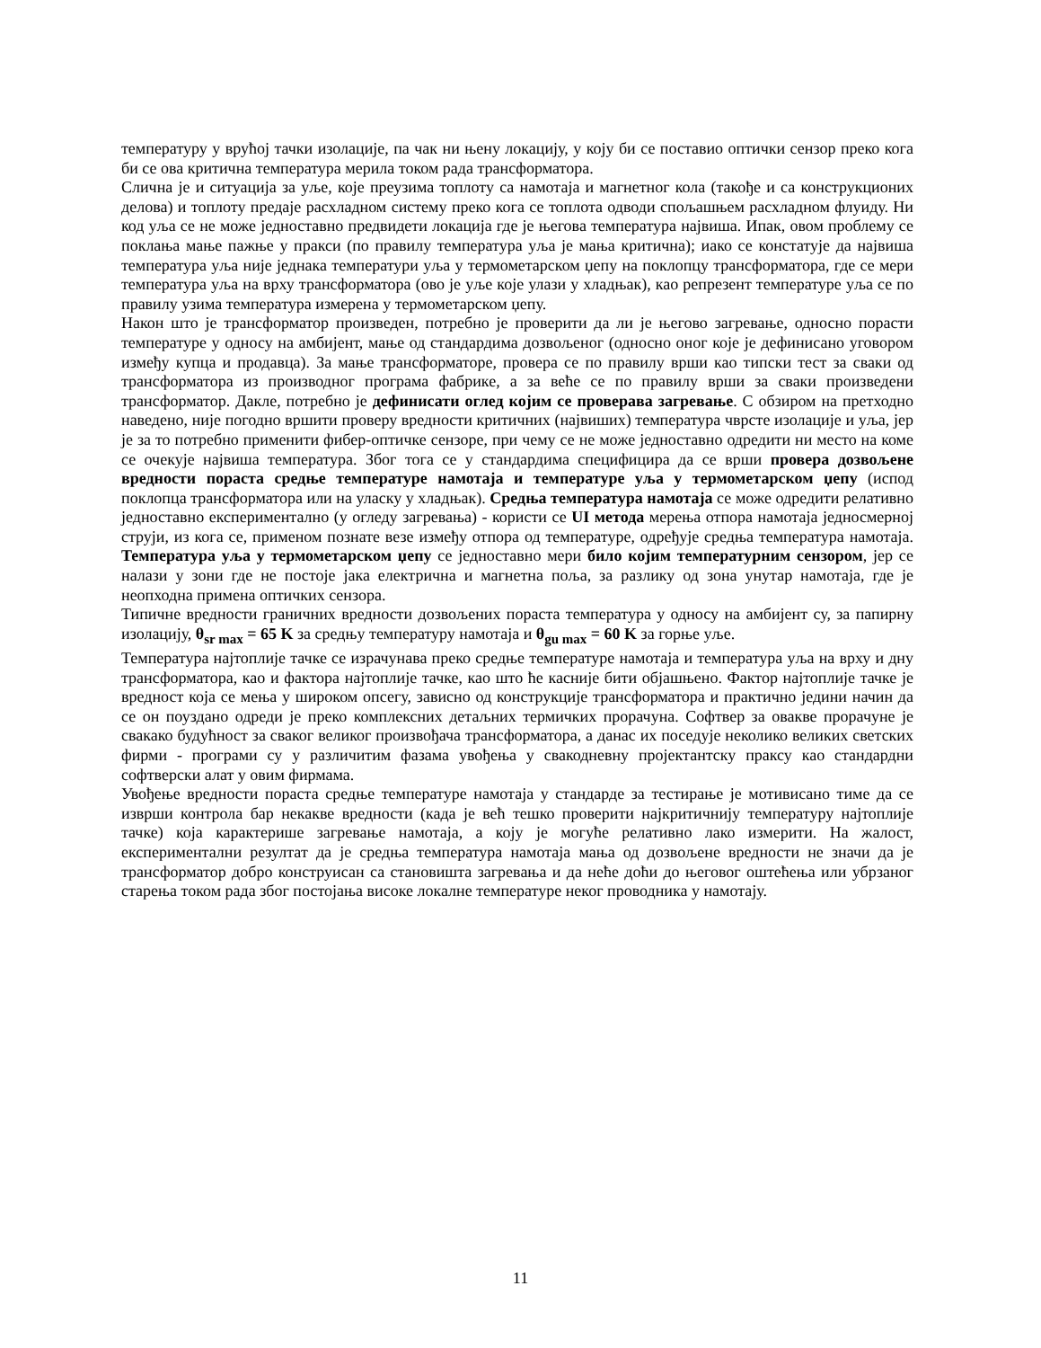температуру у врућој тачки изолације, па чак ни њену локацију, у коју би се поставио оптички сензор преко кога би се ова критична температура мерила током рада трансформатора.
Слична је и ситуација за уље, које преузима топлоту са намотаја и магнетног кола (такође и са конструкционих делова) и топлоту предаје расхладном систему преко кога се топлота одводи спољашњем расхладном флуиду. Ни код уља се не може једноставно предвидети локација где је његова температура највиша. Ипак, овом проблему се поклања мање пажње у пракси (по правилу температура уља је мања критична); иако се констатује да највиша температура уља није једнака температури уља у термометарском џепу на поклопцу трансформатора, где се мери температура уља на врху трансформатора (ово је уље које улази у хладњак), као репрезент температуре уља се по правилу узима температура измерена у термометарском џепу.
Након што је трансформатор произведен, потребно је проверити да ли је његово загревање, односно порасти температуре у односу на амбијент, мање од стандардима дозвољеног (односно оног које је дефинисано уговором између купца и продавца). За мање трансформаторе, провера се по правилу врши као типски тест за сваки од трансформатора из производног програма фабрике, а за веће се по правилу врши за сваки произведени трансформатор. Дакле, потребно је дефинисати оглед којим се проверава загревање. С обзиром на претходно наведено, није погодно вршити проверу вредности критичних (највиших) температура чврсте изолације и уља, јер је за то потребно применити фибер-оптичке сензоре, при чему се не може једноставно одредити ни место на коме се очекује највиша температура. Због тога се у стандардима специфицира да се врши провера дозвољене вредности пораста средње температуре намотаја и температуре уља у термометарском џепу (испод поклопца трансформатора или на уласку у хладњак). Средња температура намотаја се може одредити релативно једноставно експериментално (у огледу загревања) - користи се UI метода мерења отпора намотаја једносмерној струји, из кога се, применом познате везе између отпора од температуре, одређује средња температура намотаја. Температура уља у термометарском џепу се једноставно мери било којим температурним сензором, јер се налази у зони где не постоје јака електрична и магнетна поља, за разлику од зона унутар намотаја, где је неопходна примена оптичких сензора.
Типичне вредности граничних вредности дозвољених пораста температура у односу на амбијент су, за папирну изолацију, θ<sub>sr max</sub> = 65 K за средњу температуру намотаја и θ<sub>gu max</sub> = 60 K за горње уље.
Температура најтоплије тачке се израчунава преко средње температуре намотаја и температура уља на врху и дну трансформатора, као и фактора најтоплије тачке, као што ће касније бити објашњено. Фактор најтоплије тачке је вредност која се мења у широком опсегу, зависно од конструкције трансформатора и практично једини начин да се он поуздано одреди је преко комплексних детаљних термичких прорачуна. Софтвер за овакве прорачуне је свакако будућност за сваког великог произвођача трансформатора, а данас их поседује неколико великих светских фирми - програми су у различитим фазама увођења у свакодневну пројектантску праксу као стандардни софтверски алат у овим фирмама.
Увођење вредности пораста средње температуре намотаја у стандарде за тестирање је мотивисано тиме да се изврши контрола бар некакве вредности (када је већ тешко проверити најкритичнију температуру најтоплије тачке) која карактерише загревање намотаја, а коју је могуће релативно лако измерити. На жалост, експериментални резултат да је средња температура намотаја мања од дозвољене вредности не значи да је трансформатор добро конструисан са становишта загревања и да неће доћи до његовог оштећења или убрзаног старења током рада због постојања високе локалне температуре неког проводника у намотају.
11